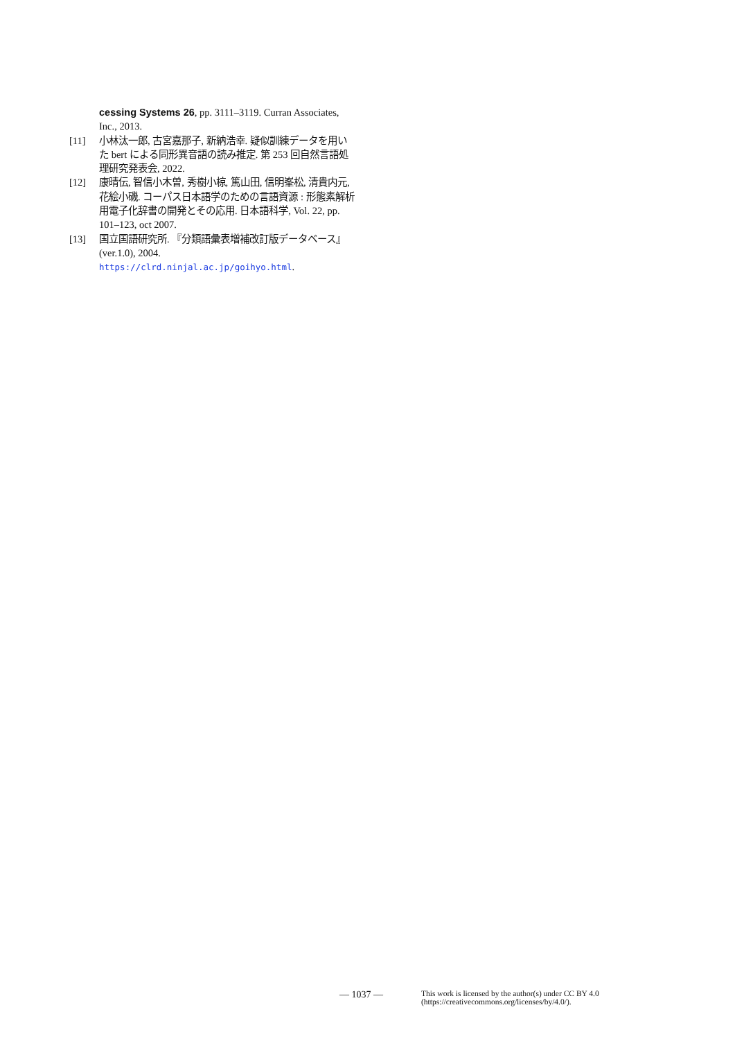cessing Systems 26, pp. 3111–3119. Curran Associates, Inc., 2013.
[11] 小林汰一郎, 古宮嘉那子, 新納浩幸. 疑似訓練データを用いた bert による同形異音語の読み推定. 第 253 回自然言語処理研究発表会, 2022.
[12] 康晴伝, 智信小木曽, 秀樹小椋, 篤山田, 信明峯松, 清貴内元, 花絵小磯. コーパス日本語学のための言語資源 : 形態素解析用電子化辞書の開発とその応用. 日本語科学, Vol. 22, pp. 101–123, oct 2007.
[13] 国立国語研究所. 『分類語彙表増補改訂版データベース』(ver.1.0), 2004. https://clrd.ninjal.ac.jp/goihyo.html.
— 1037 — This work is licensed by the author(s) under CC BY 4.0
(https://creativecommons.org/licenses/by/4.0/).